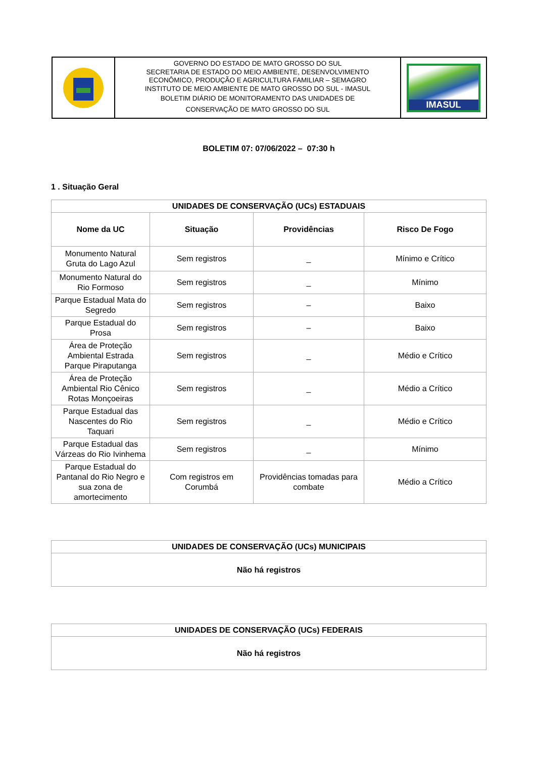GOVERNO DO ESTADO DE MATO GROSSO DO SUL
SECRETARIA DE ESTADO DO MEIO AMBIENTE, DESENVOLVIMENTO
ECONÔMICO, PRODUÇÃO E AGRICULTURA FAMILIAR – SEMAGRO
INSTITUTO DE MEIO AMBIENTE DE MATO GROSSO DO SUL - IMASUL
BOLETIM DIÁRIO DE MONITORAMENTO DAS UNIDADES DE
CONSERVAÇÃO DE MATO GROSSO DO SUL
IMASUL
BOLETIM 07: 07/06/2022 – 07:30 h
1 . Situação Geral
| UNIDADES DE CONSERVAÇÃO (UCs) ESTADUAIS | | | |
| --- | --- | --- | --- |
| Nome da UC | Situação | Providências | Risco De Fogo |
| Monumento Natural Gruta do Lago Azul | Sem registros | _ | Mínimo e Crítico |
| Monumento Natural do Rio Formoso | Sem registros | _ | Mínimo |
| Parque Estadual Mata do Segredo | Sem registros | – | Baixo |
| Parque Estadual do Prosa | Sem registros | – | Baixo |
| Área de Proteção Ambiental Estrada Parque Piraputanga | Sem registros | _ | Médio e Crítico |
| Área de Proteção Ambiental Rio Cênico Rotas Monçoeiras | Sem registros | _ | Médio a Crítico |
| Parque Estadual das Nascentes do Rio Taquari | Sem registros | _ | Médio e Crítico |
| Parque Estadual das Várzeas do Rio Ivinhema | Sem registros | _ | Mínimo |
| Parque Estadual do Pantanal do Rio Negro e sua zona de amortecimento | Com registros em Corumbá | Providências tomadas para combate | Médio a Crítico |
| UNIDADES DE CONSERVAÇÃO (UCs) MUNICIPAIS |
| --- |
| Não há registros |
| UNIDADES DE CONSERVAÇÃO (UCs) FEDERAIS |
| --- |
| Não há registros |